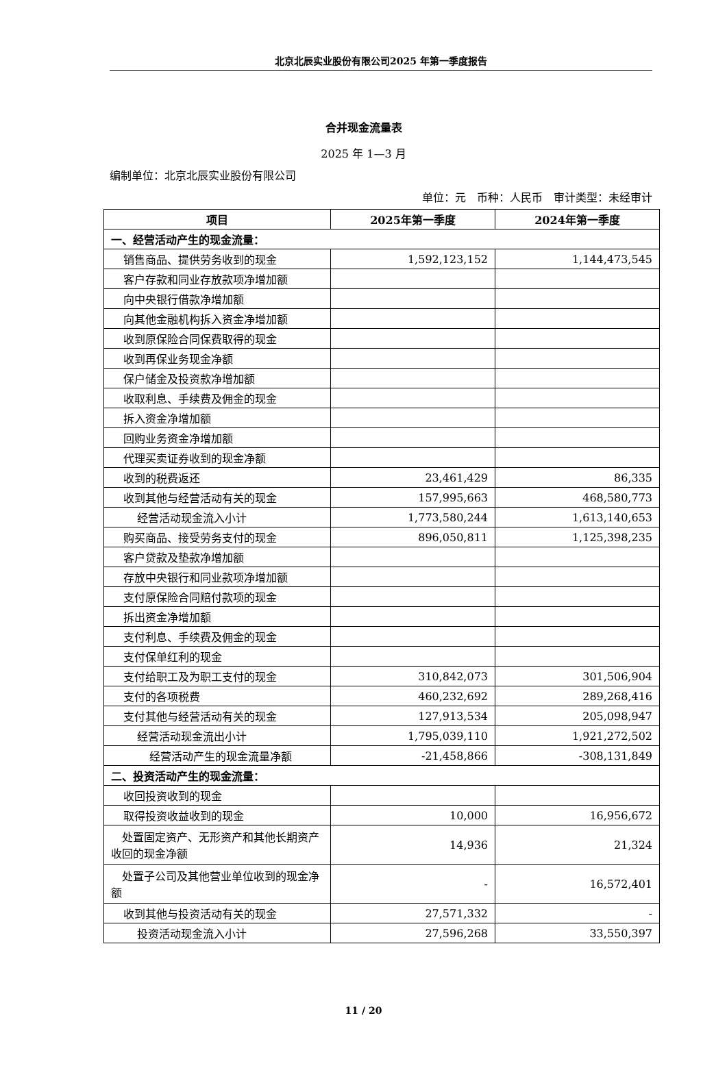北京北辰实业股份有限公司2025 年第一季度报告
合并现金流量表
2025 年 1—3 月
编制单位：北京北辰实业股份有限公司
单位：元　币种：人民币　审计类型：未经审计
| 项目 | 2025年第一季度 | 2024年第一季度 |
| --- | --- | --- |
| 一、经营活动产生的现金流量： | | |
| 销售商品、提供劳务收到的现金 | 1,592,123,152 | 1,144,473,545 |
| 客户存款和同业存放款项净增加额 | | |
| 向中央银行借款净增加额 | | |
| 向其他金融机构拆入资金净增加额 | | |
| 收到原保险合同保费取得的现金 | | |
| 收到再保业务现金净额 | | |
| 保户储金及投资款净增加额 | | |
| 收取利息、手续费及佣金的现金 | | |
| 拆入资金净增加额 | | |
| 回购业务资金净增加额 | | |
| 代理买卖证券收到的现金净额 | | |
| 收到的税费返还 | 23,461,429 | 86,335 |
| 收到其他与经营活动有关的现金 | 157,995,663 | 468,580,773 |
| 经营活动现金流入小计 | 1,773,580,244 | 1,613,140,653 |
| 购买商品、接受劳务支付的现金 | 896,050,811 | 1,125,398,235 |
| 客户贷款及垫款净增加额 | | |
| 存放中央银行和同业款项净增加额 | | |
| 支付原保险合同赔付款项的现金 | | |
| 拆出资金净增加额 | | |
| 支付利息、手续费及佣金的现金 | | |
| 支付保单红利的现金 | | |
| 支付给职工及为职工支付的现金 | 310,842,073 | 301,506,904 |
| 支付的各项税费 | 460,232,692 | 289,268,416 |
| 支付其他与经营活动有关的现金 | 127,913,534 | 205,098,947 |
| 经营活动现金流出小计 | 1,795,039,110 | 1,921,272,502 |
| 经营活动产生的现金流量净额 | -21,458,866 | -308,131,849 |
| 二、投资活动产生的现金流量： | | |
| 收回投资收到的现金 | | |
| 取得投资收益收到的现金 | 10,000 | 16,956,672 |
| 处置固定资产、无形资产和其他长期资产收回的现金净额 | 14,936 | 21,324 |
| 处置子公司及其他营业单位收到的现金净额 | - | 16,572,401 |
| 收到其他与投资活动有关的现金 | 27,571,332 | - |
| 投资活动现金流入小计 | 27,596,268 | 33,550,397 |
11 / 20